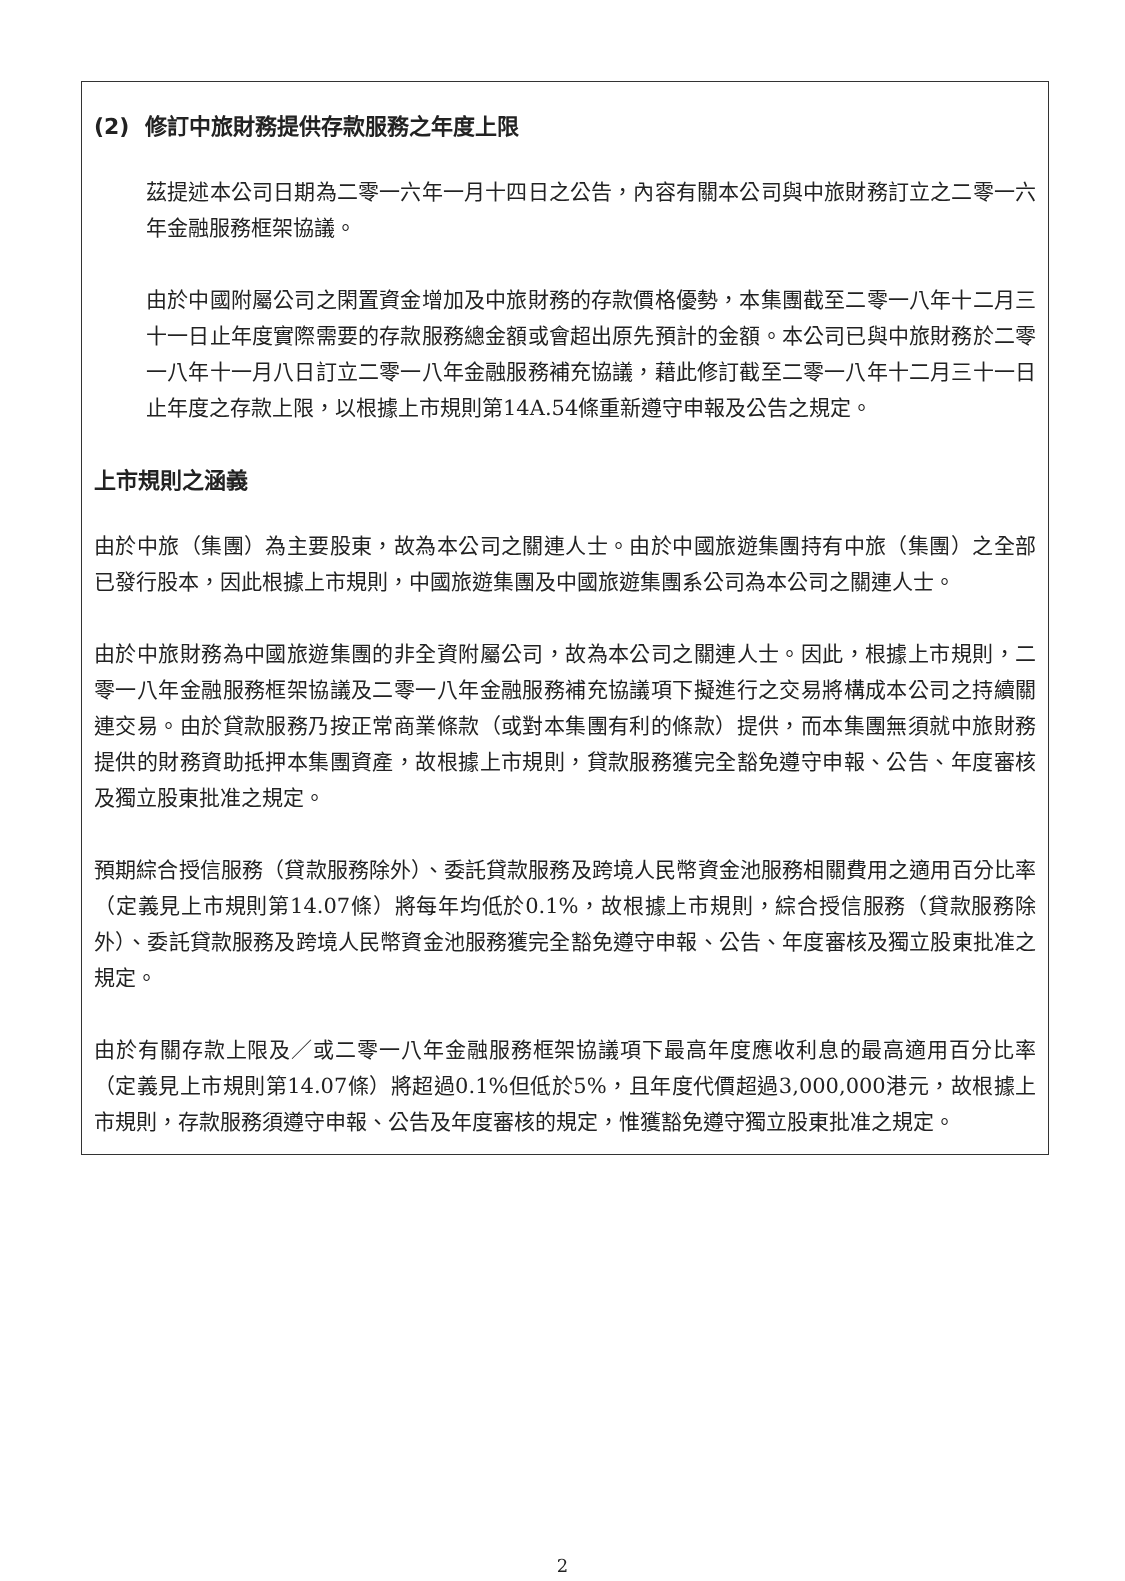(2) 修訂中旅財務提供存款服務之年度上限
茲提述本公司日期為二零一六年一月十四日之公告，內容有關本公司與中旅財務訂立之二零一六年金融服務框架協議。
由於中國附屬公司之閑置資金增加及中旅財務的存款價格優勢，本集團截至二零一八年十二月三十一日止年度實際需要的存款服務總金額或會超出原先預計的金額。本公司已與中旅財務於二零一八年十一月八日訂立二零一八年金融服務補充協議，藉此修訂截至二零一八年十二月三十一日止年度之存款上限，以根據上市規則第14A.54條重新遵守申報及公告之規定。
上市規則之涵義
由於中旅（集團）為主要股東，故為本公司之關連人士。由於中國旅遊集團持有中旅（集團）之全部已發行股本，因此根據上市規則，中國旅遊集團及中國旅遊集團系公司為本公司之關連人士。
由於中旅財務為中國旅遊集團的非全資附屬公司，故為本公司之關連人士。因此，根據上市規則，二零一八年金融服務框架協議及二零一八年金融服務補充協議項下擬進行之交易將構成本公司之持續關連交易。由於貸款服務乃按正常商業條款（或對本集團有利的條款）提供，而本集團無須就中旅財務提供的財務資助抵押本集團資產，故根據上市規則，貸款服務獲完全豁免遵守申報、公告、年度審核及獨立股東批准之規定。
預期綜合授信服務（貸款服務除外）、委託貸款服務及跨境人民幣資金池服務相關費用之適用百分比率（定義見上市規則第14.07條）將每年均低於0.1%，故根據上市規則，綜合授信服務（貸款服務除外）、委託貸款服務及跨境人民幣資金池服務獲完全豁免遵守申報、公告、年度審核及獨立股東批准之規定。
由於有關存款上限及／或二零一八年金融服務框架協議項下最高年度應收利息的最高適用百分比率（定義見上市規則第14.07條）將超過0.1%但低於5%，且年度代價超過3,000,000港元，故根據上市規則，存款服務須遵守申報、公告及年度審核的規定，惟獲豁免遵守獨立股東批准之規定。
2